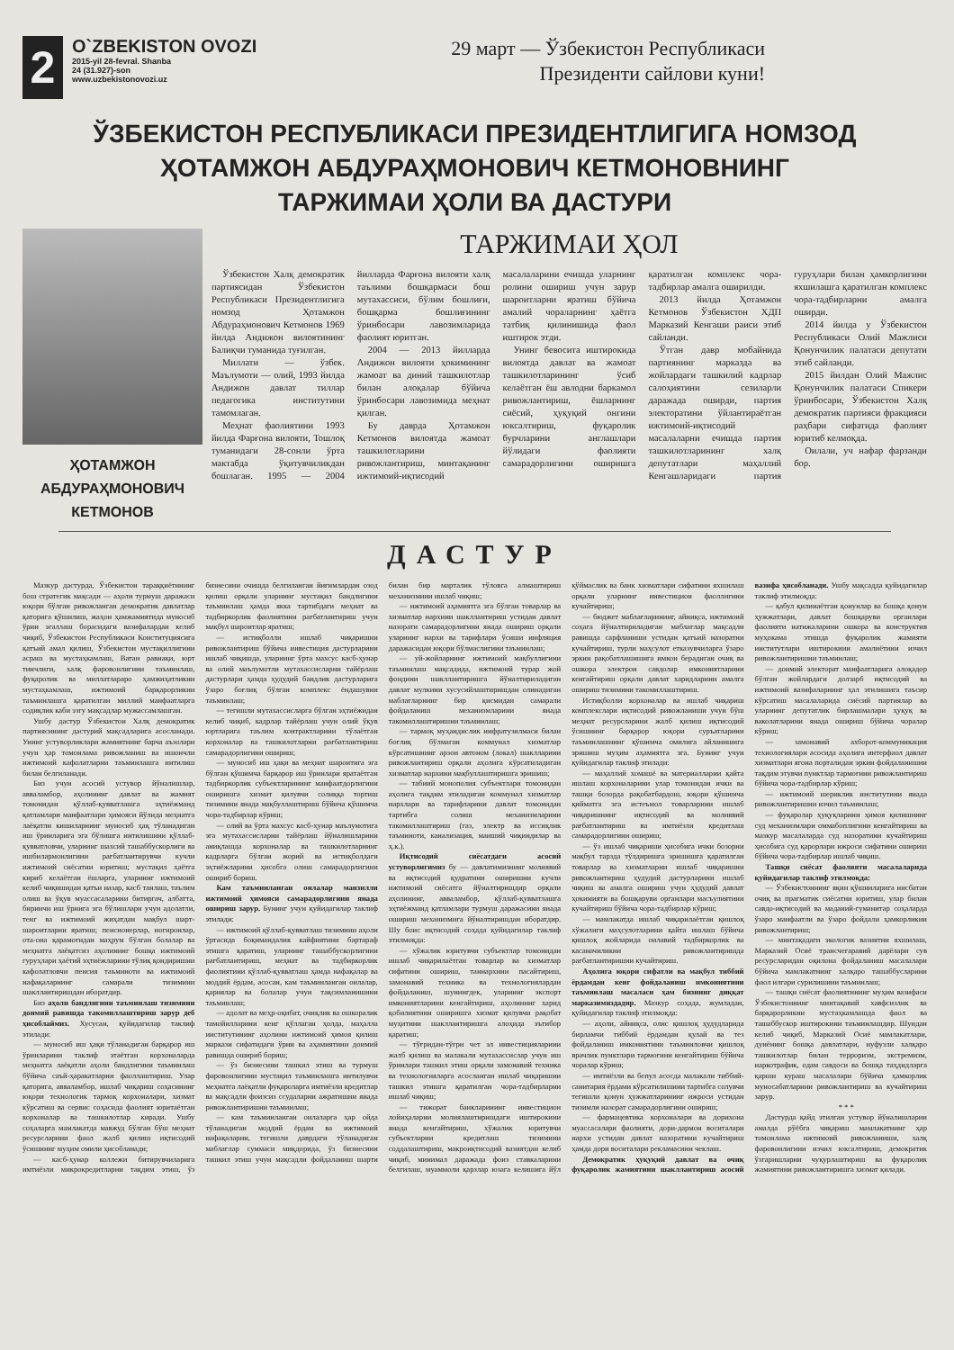2
O`ZBEKISTON OVOZI
2015-yil 28-fevral. Shanba
24 (31.927)-son
www.uzbekistonovozi.uz
29 март — Ўзбекистон Республикаси
Президенти сайлови куни!
ЎЗБЕКИСТОН РЕСПУБЛИКАСИ ПРЕЗИДЕНТЛИГИГА НОМЗОД
ҲОТАМЖОН АБДУРАҲМОНОВИЧ КЕТМОНОВНИНГ
ТАРЖИМАИ ҲОЛИ ВА ДАСТУРИ
ҲОТАМЖОН
АБДУРАҲМОНОВИЧ
КЕТМОНОВ
ТАРЖИМАИ ҲОЛ
Ўзбекистон Халқ демократик партиясидан Ўзбекистон Республикаси Президентлигига номзод Ҳотамжон Абдураҳмонович Кетмонов 1969 йилда Андижон вилоятининг Балиқчи туманида туғилган.
Миллати — ўзбек. Маълумоти — олий, 1993 йилда Андижон давлат тиллар педагогика институтини тамомлаган.
Меҳнат фаолиятини 1993 йилда Фарғона вилояти, Тошлоқ туманидаги 28-сонли ўрта мактабда ўқитувчиликдан бошлаган. 1995 — 2004 йилларда Фарғона вилояти халқ таълими бошқармаси бош мутахассиси, бўлим бошлиғи, бошқарма бошлиғининг ўринбосари лавозимларида фаолият юритган.
2004 — 2013 йилларда Андижон вилояти ҳокимининг жамоат ва диний ташкилотлар билан алоқалар бўйича ўринбосари лавозимида меҳнат қилган.
Бу даврда Ҳотамжон Кетмонов вилоятда жамоат ташкилотларини ривожлантириш, минтақанинг ижтимоий-иқтисодий масалаларини ечишда уларнинг ролини ошириш учун зарур шароитларни яратиш бўйича амалий чораларнинг ҳаётга татбиқ қилинишида фаол иштирок этди.
Унинг бевосита иштирокида вилоятда давлат ва жамоат ташкилотларининг ўсиб келаётган ёш авлодни баркамол ривожлантириш, ёшларнинг сиёсий, ҳуқуқий онгини юксалтириш, фуқаролик бурчларини англашлари йўлидаги фаолияти самарадорлигини оширишга қаратилган комплекс чора-тадбирлар амалга оширилди.
2013 йилда Ҳотамжон Кетмонов Ўзбекистон ХДП Марказий Кенгаши раиси этиб сайланди.
Ўтган давр мобайнида партиянинг марказда ва жойлардаги ташкилий кадрлар салоҳиятини сезиларли даражада оширди, партия электоратини ўйлантираётган ижтимоий-иқтисодий масалаларни ечишда партия ташкилотларининг халқ депутатлари маҳаллий Кенгашларидаги партия гуруҳлари билан ҳамкорлигини яхшилашга қаратилган комплекс чора-тадбирларни амалга оширди.
2014 йилда у Ўзбекистон Республикаси Олий Мажлиси Қонунчилик палатаси депутати этиб сайланди.
2015 йилдан Олий Мажлис Қонунчилик палатаси Спикери ўринбосари, Ўзбекистон Халқ демократик партияси фракцияси раҳбари сифатида фаолият юритиб келмоқда.
Оилали, уч нафар фарзанди бор.
ДАСТУР
Мазкур дастурда, Ўзбекистон тараққиётининг бош стратегик мақсади — аҳоли турмуш даражаси юқори бўлган ривожланган демократик давлатлар қаторига қўшилиш, жаҳон ҳамжамиятида муносиб ўрин эгаллаш борасидаги вазифалардан келиб чиқиб, Ўзбекистон Республикаси Конституциясига қатъий амал қилиш, Ўзбекистон мустақиллигини асраш ва мустаҳкамлаш, Ватан равнақи, юрт тинчлиги, халқ фаровонлигини таъминлаш, фуқаролик ва миллатлараро ҳамжиҳатликни мустаҳкамлаш, ижтимоий барқарорликни таъминлашга қаратилган миллий манфаатларга содиқлик каби эзгу мақсадлар мужассамлашган.
Ушбу дастур Ўзбекистон Халқ демократик партиясининг дастурий мақсадларига асосланади. Унинг устуворликлари жамиятнинг барча аъзолари учун ҳар томонлама ривожланиш ва ишончли ижтимоий кафолатларни таъминлашга интилиш билан белгиланади.
Биз учун асосий устувор йўналишлар, авваламбор, аҳолининг давлат ва жамият томонидан қўллаб-қувватлашга эҳтиёжманд қатламлари манфаатлари ҳимояси йўлида меҳнатга лаёқатли кишиларнинг муносиб ҳақ тўланадиган иш ўринларига эга бўлишга интилишини қўллаб-қувватловчи, уларнинг шахсий ташаббускорлиги ва ишбилармонлигини рағбатлантирувчи кучли ижтимоий сиёсатни юритиш; мустақил ҳаётга кириб келаётган ёшларга, уларнинг ижтимоий келиб чиқишидан қатъи назар, касб танлаш, таълим олиш ва ўқув муассасаларини битиргач, албатта, биринчи иш ўрнига эга бўлишлари учун адолатли, тенг ва ижтимоий жиҳатдан мақбул шарт-шароитларни яратиш; пенсионерлар, ногиронлар, ота-она қарамоғидан маҳрум бўлган болалар ва меҳнатга лаёқатсиз аҳолининг бошқа ижтимоий гуруҳлари ҳаётий эҳтиёжларини тўлиқ қондиришни кафолатловчи пенсия таъминоти ва ижтимоий нафақаларнинг самарали тизимини шакллантиришдан иборатдир.
Биз аҳоли бандлигини таъминлаш тизимини доимий равишда такомиллаштириш зарур деб ҳисоблаймиз. Хусусан, қуйидагилар таклиф этилади:
— муносиб иш ҳақи тўланадиган барқарор иш ўринларини таклиф этаётган корхоналарда меҳнатга лаёқатли аҳоли бандлигини таъминлаш бўйича саъй-ҳаракатларни фаоллаштириш. Улар қаторига, авваламбор, ишлаб чиқариш соҳасининг юқори технологик тармоқ корхоналари, хизмат кўрсатиш ва сервис соҳасида фаолият юритаётган корхоналар ва ташкилотлар киради. Ушбу соҳаларга мамлакатда мавжуд бўлган бўш меҳнат ресурсларини фаол жалб қилиш иқтисодий ўсишнинг муҳим омили ҳисобланади;
— касб-ҳунар коллежи битирувчиларига имтиёзли микрокредитларни тақдим этиш, ўз бизнесини очишда белгиланган йиғимлардан озод қилиш орқали уларнинг мустақил бандлигини таъминлаш ҳамда якка тартибдаги меҳнат ва тадбиркорлик фаолиятини рағбатлантириш учун мақбул шароитлар яратиш;
— истиқболли ишлаб чиқаришни ривожлантириш бўйича инвестиция дастурларини ишлаб чиқишда, уларнинг ўрта махсус касб-ҳунар ва олий маълумотли мутахассисларни тайёрлаш дастурлари ҳамда ҳудудий бандлик дастурларига ўзаро боғлиқ бўлган комплекс ёндашувни таъминлаш;
— тегишли мутахассисларга бўлган эҳтиёжидан келиб чиқиб, кадрлар тайёрлаш учун олий ўқув юртларига таълим контрактларини тўлаётган корхоналар ва ташкилотларни рағбатлантириш самарадорлигини ошириш;
— муносиб иш ҳақи ва меҳнат шароитига эга бўлган қўшимча барқарор иш ўринлари яратаётган тадбиркорлик субъектларининг манфаатдорлигини оширишга хизмат қилувчи солиққа тортиш тизимини янада мақбуллаштириш бўйича қўшимча чора-тадбирлар кўриш;
— олий ва ўрта махсус касб-ҳунар маълумотига эга мутахассисларни тайёрлаш йўналишларини аниқлашда корхоналар ва ташкилотларнинг кадрларга бўлган жорий ва истиқболдаги эҳтиёжларини ҳисобга олиш самарадорлигини ошириб бориш.
Кам таъминланган оилалар манзилли ижтимоий ҳимояси самарадорлигини янада ошириш зарур. Бунинг учун қуйидагилар таклиф этилади:
— ижтимоий қўллаб-қувватлаш тизимини аҳоли ўртасида боқимандалик кайфиятини бартараф этишга қаратиш, уларнинг ташаббускорлигини рағбатлантириш, меҳнат ва тадбиркорлик фаолиятини қўллаб-қувватлаш ҳамда нафақалар ва моддий ёрдам, асосан, кам таъминланган оилалар, қариялар ва болалар учун тақсимланишини таъминлаш;
— адолат ва меҳр-оқибат, очиқлик ва ошкоралик тамойилларини кенг қўллаган ҳолда, маҳалла институтининг аҳолини ижтимоий ҳимоя қилиш маркази сифатидаги ўрни ва аҳамиятини доимий равишда ошириб бориш;
— ўз бизнесини ташкил этиш ва турмуш фаровонлигини мустақил таъминлашга интилувчи меҳнатга лаёқатли фуқароларга имтиёзли кредитлар ва мақсадли фоизсиз ссудаларни ажратишни янада ривожлантиришни таъминлаш;
— кам таъминланган оилаларга ҳар ойда тўланадиган моддий ёрдам ва ижтимоий нафақаларни, тегишли даврдаги тўланадиган маблағлар суммаси миқдорида, ўз бизнесини ташкил этиш учун мақсадли фойдаланиш шарти билан бир марталик тўловга алмаштириш механизмини ишлаб чиқиш;
— ижтимоий аҳамиятга эга бўлган товарлар ва хизматлар нархини шакллантириш устидан давлат назорати самарадорлигини янада ошириш орқали уларнинг нархи ва тарифлари ўсиши инфляция даражасидан юқори бўлмаслигини таъминлаш;
— уй-жойларнинг ижтимоий мақбуллигини таъминлаш мақсадида, ижтимоий турар жой фондини шакллантиришга йўналтириладиган давлат мулкини хусусийлаштиришдан олинадиган маблағларнинг бир қисмидан самарали фойдаланиш механизмларини янада такомиллаштиришни таъминлаш;
— тармоқ муҳандислик инфратузилмаси билан боғлиқ бўлмаган коммунал хизматлар кўрсатишнинг арзон автоном (локал) шаклларини ривожлантириш орқали аҳолига кўрсатиладиган хизматлар нархини мақбуллаштиришга эришиш;
— табиий монополия субъектлари томонидан аҳолига тақдим этиладиган коммунал хизматлар нархлари ва тарифларини давлат томонидан тартибга солиш механизмларини такомиллаштириш (газ, электр ва иссиқлик таъминоти, канализация, маиший чиқиндилар ва ҳ.к.).
Иқтисодий сиёсатдаги асосий устуворлигимиз бу — давлатимизнинг молиявий ва иқтисодий қудратини оширишни кучли ижтимоий сиёсатга йўналтиришдир орқали аҳолининг, авваламбор, қўллаб-қувватлашга эҳтиёжманд қатламлари турмуш даражасини янада ошириш механизмига йўналтиришдан иборатдир. Шу боис иқтисодий соҳада қуйидагилар таклиф этилмоқда:
— хўжалик юритувчи субъектлар томонидан ишлаб чиқарилаётган товарлар ва хизматлар сифатини ошириш, таннархини пасайтириш, замонавий техника ва технологиялардан фойдаланиш, шунингдек, уларнинг экспорт имкониятларини кенгайтириш, аҳолининг харид қобилиятини оширишга хизмат қилувчи рақобат муҳитини шакллантиришга алоҳида эътибор қаратиш;
— тўғридан-тўғри чет эл инвестицияларини жалб қилиш ва малакали мутахассислар учун иш ўринлари ташкил этиш орқали замонавий техника ва технологияларга асосланган ишлаб чиқаришни ташкил этишга қаратилган чора-тадбирларни ишлаб чиқиш;
— тижорат банкларининг инвестицион лойиҳаларни молиялаштиришдаги иштирокини янада кенгайтириш, хўжалик юритувчи субъектларни кредитлаш тизимини соддалаштириш, макроиқтисодий вазиятдан келиб чиқиб, минимал даражада фоиз ставкаларини белгилаш, муаммоли қарзлар юзага келишига йўл қўймаслик ва банк хизматлари сифатини яхшилаш орқали уларнинг инвестицион фаоллигини кучайтириш;
— бюджет маблағларининг, айниқса, ижтимоий соҳага йўналтириладиган маблағлар мақсадли равишда сарфланиши устидан қатъий назоратни кучайтириш, турли маҳсулот етказувчиларга ўзаро эркин рақобатлашишига имкон берадиган очиқ ва ошкора электрон савдолар имкониятларини кенгайтириш орқали давлат харидларини амалга ошириш тизимини такомиллаштириш.
Истиқболли корхоналар ва ишлаб чиқариш комплекслари иқтисодий ривожланиши учун бўш меҳнат ресурсларини жалб қилиш иқтисодий ўсишнинг барқарор юқори суръатларини таъминлашнинг қўшимча омилига айланишига эришиш муҳим аҳамиятга эга. Бунинг учун қуйидагилар таклиф этилади:
— маҳаллий хомашё ва материалларни қайта ишлаш корхоналарини улар томонидан ички ва ташқи бозорда рақобатбардош, юқори қўшимча қийматга эга истеъмол товарларини ишлаб чиқаришнинг иқтисодий ва молиявий рағбатлантириш ва имтиёзли кредитлаш самарадорлигини ошириш;
— ўз ишлаб чиқариши ҳисобига ички бозорни мақбул тарзда тўлдиришга эришишга қаратилган товарлар ва хизматларни ишлаб чиқаришни ривожлантириш ҳудудий дастурларини ишлаб чиқиш ва амалга ошириш учун ҳудудий давлат ҳокимияти ва бошқаруви органлари масъулиятини кучайтириш бўйича чора-тадбирлар кўриш;
— мамлакатда ишлаб чиқарилаётган қишлоқ хўжалиги маҳсулотларини қайта ишлаш бўйича қишлоқ жойларида оилавий тадбиркорлик ва касаначиликни ривожлантиришда рағбатлантиришни кучайтириш.
Аҳолига юқори сифатли ва мақбул тиббий ёрдамдан кенг фойдаланиш имкониятини таъминлаш масаласи ҳам бизнинг диққат марказимиздадир. Мазкур соҳада, жумладан, қуйидагилар таклиф этилмоқда:
— аҳоли, айниқса, олис қишлоқ ҳудудларида бирламчи тиббий ёрдамдан қулай ва тез фойдаланиш имкониятини таъминловчи қишлоқ врачлик пунктлари тармоғини кенгайтириш бўйича чоралар кўриш;
— имтиёзли ва бепул асосда малакали тиббий-санитария ёрдами кўрсатилишини тартибга солувчи тегишли қонун ҳужжатларининг ижроси устидан тизимли назорат самарадорлигини ошириш;
— фармацевтика корхоналари ва дорихона муассасалари фаолияти, дори-дармон воситалари нархи устидан давлат назоратини кучайтириш ҳамда дори воситалари рекламасини чеклаш.
Демократик ҳуқуқий давлат ва очиқ фуқаролик жамиятини шакллантириш асосий вазифа ҳисобланади. Ушбу мақсадда қуйидагилар таклиф этилмоқда:
— қабул қилинаётган қонунлар ва бошқа қонун ҳужжатлари, давлат бошқаруви органлари фаолияти натижаларини ошкора ва конструктив муҳокама этишда фуқаролик жамияти институтлари иштирокини амалиётини изчил ривожлантиришни таъминлаш;
— доимий электорат манфаатларига алоқадор бўлган жойлардаги долзарб иқтисодий ва ижтимоий вазифаларнинг ҳал этилишига таъсир кўрсатиш масалаларида сиёсий партиялар ва уларнинг депутатлик бирлашмалари ҳуқуқ ва ваколатларини янада ошириш бўйича чоралар кўриш;
— замонавий ахборот-коммуникация технологиялари асосида аҳолига интерфаол давлат хизматлари ягона порталидан эркин фойдаланишни тақдим этувчи пунктлар тармоғини ривожлантириш бўйича чора-тадбирлар кўриш;
— ижтимоий шериклик институтини янада ривожлантиришни изчил таъминлаш;
— фуқаролар ҳуқуқларини ҳимоя қилишнинг суд механизмлари оммабоплигини кенгайтириш ва мазкур масалаларда суд назоратини кучайтириш ҳисобига суд қарорлари ижроси сифатини ошириш бўйича чора-тадбирлар ишлаб чиқиш.
Ташқи сиёсат фаолияти масалаларида қуйидагилар таклиф этилмоқда:
— Ўзбекистоннинг яқин қўшниларига нисбатан очиқ ва прагматик сиёсатни юритиш, улар билан савдо-иқтисодий ва маданий-гуманитар соҳаларда ўзаро манфаатли ва ўзаро фойдали ҳамкорликни ривожлантириш;
— минтақадаги экологик вазиятни яхшилаш, Марказий Осиё трансчегаравий дарёлари сув ресурсларидан оқилона фойдаланиш масалалари бўйича мамлакатнинг халқаро ташаббусларини фаол илгари сурилишини таъминлаш;
— ташқи сиёсат фаолиятининг муҳим вазифаси Ўзбекистоннинг минтақавий хавфсизлик ва барқарорликни мустаҳкамлашда фаол ва ташаббускор иштирокини таъминлашдир. Шундан келиб чиқиб, Марказий Осиё мамлакатлари, дунёнинг бошқа давлатлари, нуфузли халқаро ташкилотлар билан терроризм, экстремизм, наркотрафик, одам савдоси ва бошқа таҳдидларга қарши кураш масалалари бўйича ҳамкорлик муносабатларини ривожлантириш ва кучайтириш зарур.
* * *
Дастурда қайд этилган устувор йўналишларни амалда рўёбга чиқариш мамлакатнинг ҳар томонлама ижтимоий ривожланиши, халқ фаровонлигини изчил юксалтириш, демократик ўзгаришларни чуқурлаштириш ва фуқаролик жамиятини ривожлантиришга хизмат қилади.